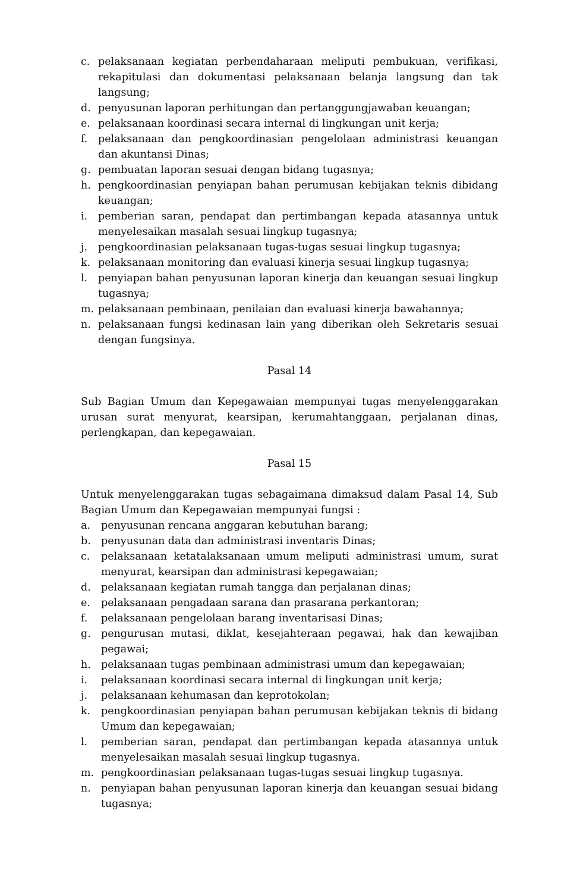c. pelaksanaan kegiatan perbendaharaan meliputi pembukuan, verifikasi, rekapitulasi dan dokumentasi pelaksanaan belanja langsung dan tak langsung;
d. penyusunan laporan perhitungan dan pertanggungjawaban keuangan;
e. pelaksanaan koordinasi secara internal di lingkungan unit kerja;
f. pelaksanaan dan pengkoordinasian pengelolaan administrasi keuangan dan akuntansi Dinas;
g. pembuatan laporan sesuai dengan bidang tugasnya;
h. pengkoordinasian penyiapan bahan perumusan kebijakan teknis dibidang keuangan;
i. pemberian saran, pendapat dan pertimbangan kepada atasannya untuk menyelesaikan masalah sesuai lingkup tugasnya;
j. pengkoordinasian pelaksanaan tugas-tugas sesuai lingkup tugasnya;
k. pelaksanaan monitoring dan evaluasi kinerja sesuai lingkup tugasnya;
l. penyiapan bahan penyusunan laporan kinerja dan keuangan sesuai lingkup tugasnya;
m. pelaksanaan pembinaan, penilaian dan evaluasi kinerja bawahannya;
n. pelaksanaan fungsi kedinasan lain yang diberikan oleh Sekretaris sesuai dengan fungsinya.
Pasal 14
Sub Bagian Umum dan Kepegawaian mempunyai tugas menyelenggarakan urusan surat menyurat, kearsipan, kerumahtanggaan, perjalanan dinas, perlengkapan, dan kepegawaian.
Pasal 15
Untuk menyelenggarakan tugas sebagaimana dimaksud dalam Pasal 14, Sub Bagian Umum dan Kepegawaian mempunyai fungsi :
a. penyusunan rencana anggaran kebutuhan barang;
b. penyusunan data dan administrasi inventaris Dinas;
c. pelaksanaan ketatalaksanaan umum meliputi administrasi umum, surat menyurat, kearsipan dan administrasi kepegawaian;
d. pelaksanaan kegiatan rumah tangga dan perjalanan dinas;
e. pelaksanaan pengadaan sarana dan prasarana perkantoran;
f. pelaksanaan pengelolaan barang inventarisasi Dinas;
g. pengurusan mutasi, diklat, kesejahteraan pegawai, hak dan kewajiban pegawai;
h. pelaksanaan tugas pembinaan administrasi umum dan kepegawaian;
i. pelaksanaan koordinasi secara internal di lingkungan unit kerja;
j. pelaksanaan kehumasan dan keprotokolan;
k. pengkoordinasian penyiapan bahan perumusan kebijakan teknis di bidang Umum dan kepegawaian;
l. pemberian saran, pendapat dan pertimbangan kepada atasannya untuk menyelesaikan masalah sesuai lingkup tugasnya.
m. pengkoordinasian pelaksanaan tugas-tugas sesuai lingkup tugasnya.
n. penyiapan bahan penyusunan laporan kinerja dan keuangan sesuai bidang tugasnya;